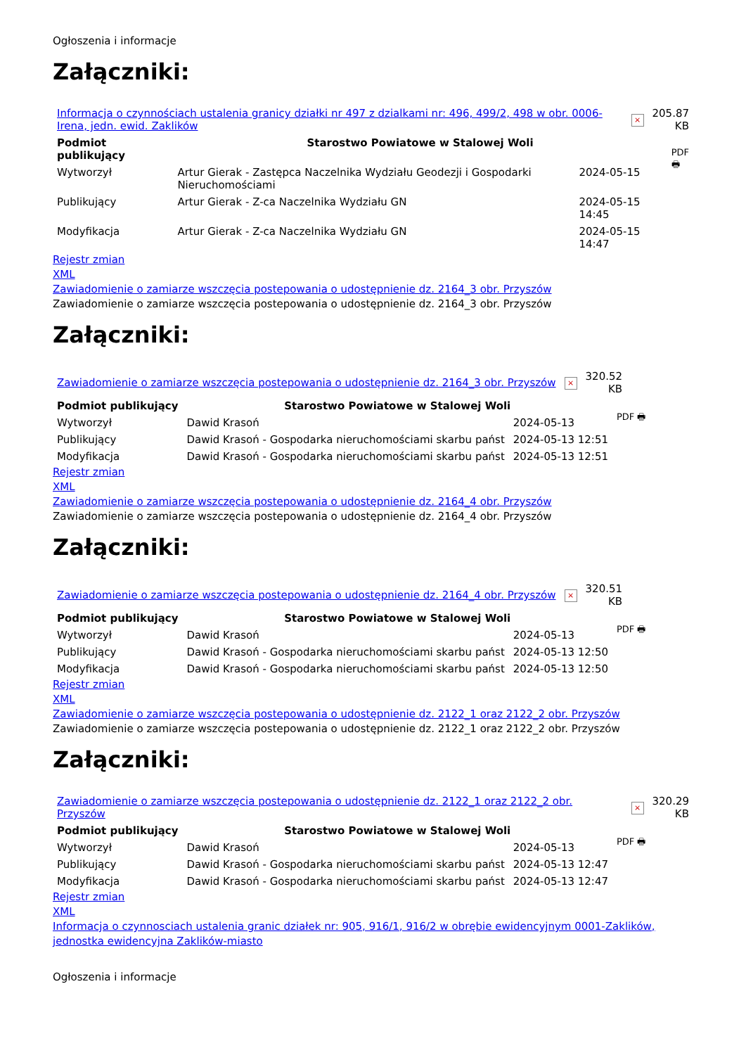Ogłoszenia i informacje
Załączniki:
| Informacja o czynnościach ustalenia granicy działki nr 497 z dzialkami nr: 496, 499/2, 498 w obr. 0006-Irena, jedn. ewid. Zaklików | × | 205.87 KB |
| Podmiot publikujący | Starostwo Powiatowe w Stalowej Woli | | PDF 🖶 |
| Wytworzył | Artur Gierak - Zastępca Naczelnika Wydziału Geodezji i Gospodarki Nieruchomościami | 2024-05-15 | |
| Publikujący | Artur Gierak - Z-ca Naczelnika Wydziału GN | 2024-05-15 14:45 | |
| Modyfikacja | Artur Gierak - Z-ca Naczelnika Wydziału GN | 2024-05-15 14:47 | |
Rejestr zmian
XML
Zawiadomienie o zamiarze wszczęcia postepowania o udostępnienie dz. 2164_3 obr. Przyszów
Zawiadomienie o zamiarze wszczęcia postepowania o udostępnienie dz. 2164_3 obr. Przyszów
Załączniki:
| Zawiadomienie o zamiarze wszczęcia postepowania o udostępnienie dz. 2164_3 obr. Przyszów | × | 320.52 KB |
| Podmiot publikujący | Starostwo Powiatowe w Stalowej Woli | | PDF 🖶 |
| Wytworzył | Dawid Krasoń | 2024-05-13 | |
| Publikujący | Dawid Krasoń - Gospodarka nieruchomościami skarbu państ | 2024-05-13 12:51 | |
| Modyfikacja | Dawid Krasoń - Gospodarka nieruchomościami skarbu państ | 2024-05-13 12:51 | |
Rejestr zmian
XML
Zawiadomienie o zamiarze wszczęcia postepowania o udostępnienie dz. 2164_4 obr. Przyszów
Zawiadomienie o zamiarze wszczęcia postepowania o udostępnienie dz. 2164_4 obr. Przyszów
Załączniki:
| Zawiadomienie o zamiarze wszczęcia postepowania o udostępnienie dz. 2164_4 obr. Przyszów | × | 320.51 KB |
| Podmiot publikujący | Starostwo Powiatowe w Stalowej Woli | | PDF 🖶 |
| Wytworzył | Dawid Krasoń | 2024-05-13 | |
| Publikujący | Dawid Krasoń - Gospodarka nieruchomościami skarbu państ | 2024-05-13 12:50 | |
| Modyfikacja | Dawid Krasoń - Gospodarka nieruchomościami skarbu państ | 2024-05-13 12:50 | |
Rejestr zmian
XML
Zawiadomienie o zamiarze wszczęcia postepowania o udostępnienie dz. 2122_1 oraz 2122_2 obr. Przyszów
Zawiadomienie o zamiarze wszczęcia postepowania o udostępnienie dz. 2122_1 oraz 2122_2 obr. Przyszów
Załączniki:
| Zawiadomienie o zamiarze wszczęcia postepowania o udostępnienie dz. 2122_1 oraz 2122_2 obr. Przyszów | × | 320.29 KB |
| Podmiot publikujący | Starostwo Powiatowe w Stalowej Woli | | PDF 🖶 |
| Wytworzył | Dawid Krasoń | 2024-05-13 | |
| Publikujący | Dawid Krasoń - Gospodarka nieruchomościami skarbu państ | 2024-05-13 12:47 | |
| Modyfikacja | Dawid Krasoń - Gospodarka nieruchomościami skarbu państ | 2024-05-13 12:47 | |
Rejestr zmian
XML
Informacja o czynnosciach ustalenia granic działek nr: 905, 916/1, 916/2 w obrębie ewidencyjnym 0001-Zaklików, jednostka ewidencyjna Zaklików-miasto
Ogłoszenia i informacje